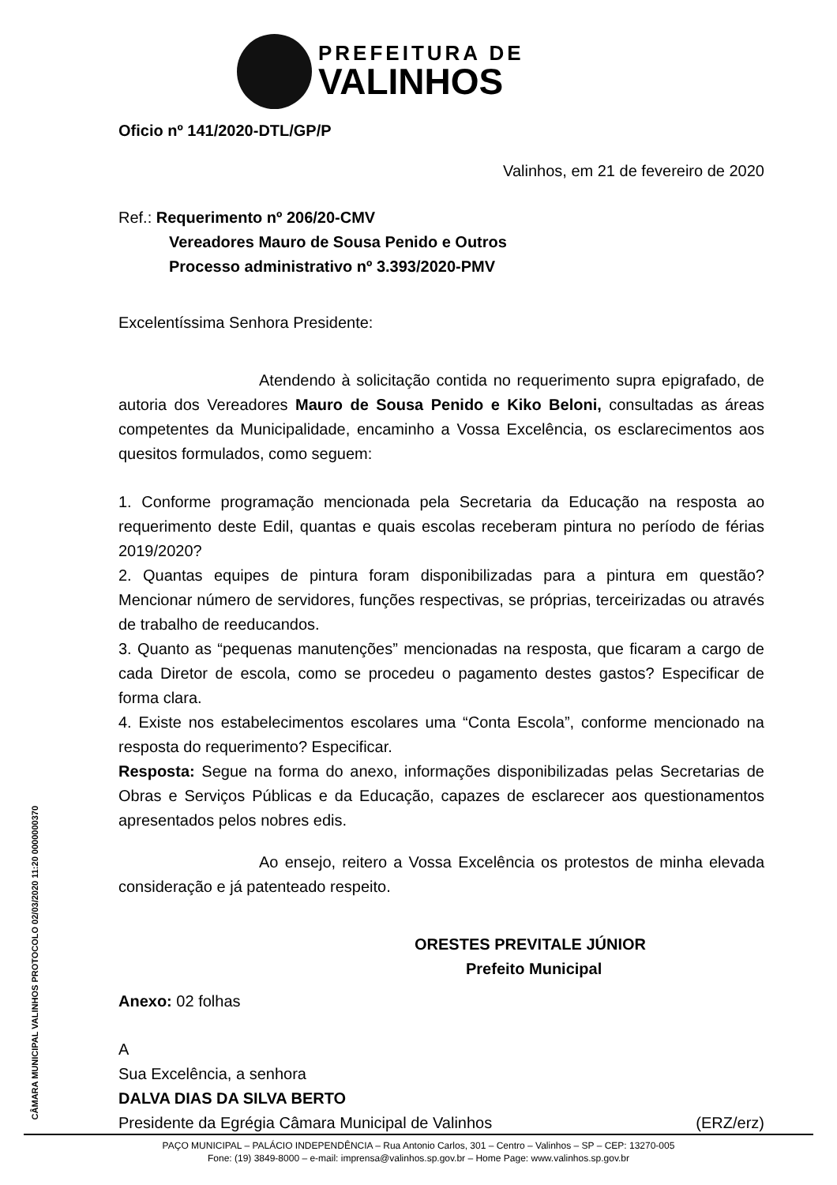PREFEITURA DE
VALINHOS
Oficio nº 141/2020-DTL/GP/P
Valinhos, em 21 de fevereiro de 2020
Ref.: Requerimento nº 206/20-CMV
Vereadores Mauro de Sousa Penido e Outros
Processo administrativo nº 3.393/2020-PMV
Excelentíssima Senhora Presidente:
Atendendo à solicitação contida no requerimento supra epigrafado, de autoria dos Vereadores Mauro de Sousa Penido e Kiko Beloni, consultadas as áreas competentes da Municipalidade, encaminho a Vossa Excelência, os esclarecimentos aos quesitos formulados, como seguem:
1. Conforme programação mencionada pela Secretaria da Educação na resposta ao requerimento deste Edil, quantas e quais escolas receberam pintura no período de férias 2019/2020?
2. Quantas equipes de pintura foram disponibilizadas para a pintura em questão? Mencionar número de servidores, funções respectivas, se próprias, terceirizadas ou através de trabalho de reeducandos.
3. Quanto as “pequenas manutenções” mencionadas na resposta, que ficaram a cargo de cada Diretor de escola, como se procedeu o pagamento destes gastos? Especificar de forma clara.
4. Existe nos estabelecimentos escolares uma “Conta Escola”, conforme mencionado na resposta do requerimento? Especificar.
Resposta: Segue na forma do anexo, informações disponibilizadas pelas Secretarias de Obras e Serviços Públicas e da Educação, capazes de esclarecer aos questionamentos apresentados pelos nobres edis.
Ao ensejo, reitero a Vossa Excelência os protestos de minha elevada consideração e já patenteado respeito.
ORESTES PREVITALE JÚNIOR
Prefeito Municipal
Anexo: 02 folhas
A
Sua Excelência, a senhora
DALVA DIAS DA SILVA BERTO
Presidente da Egrégia Câmara Municipal de Valinhos (ERZ/erz)
CÂMARA MUNICIPAL VALINHOS PROTOCOLO 02/03/2020 11:20 0000000370
PAÇO MUNICIPAL – PALÁCIO INDEPENDÊNCIA – Rua Antonio Carlos, 301 – Centro – Valinhos – SP – CEP: 13270-005
Fone: (19) 3849-8000 – e-mail: imprensa@valinhos.sp.gov.br – Home Page: www.valinhos.sp.gov.br